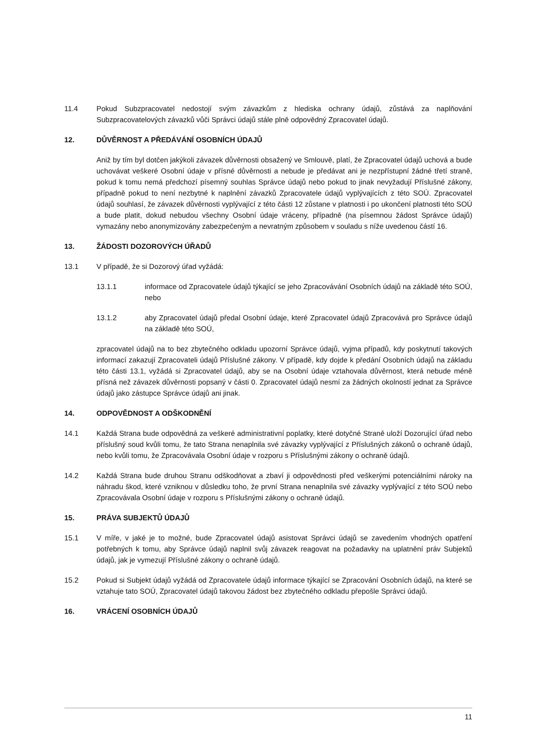11.4 Pokud Subzpracovatel nedostojí svým závazkům z hlediska ochrany údajů, zůstává za naplňování Subzpracovatelových závazků vůči Správci údajů stále plně odpovědný Zpracovatel údajů.
12. DŮVĚRNOST A PŘEDÁVÁNÍ OSOBNÍCH ÚDAJŮ
Aniž by tím byl dotčen jakýkoli závazek důvěrnosti obsažený ve Smlouvě, platí, že Zpracovatel údajů uchová a bude uchovávat veškeré Osobní údaje v přísné důvěrnosti a nebude je předávat ani je nezpřístupní žádné třetí straně, pokud k tomu nemá předchozí písemný souhlas Správce údajů nebo pokud to jinak nevyžadují Příslušné zákony, případně pokud to není nezbytné k naplnění závazků Zpracovatele údajů vyplývajících z této SOÚ. Zpracovatel údajů souhlasí, že závazek důvěrnosti vyplývající z této části 12 zůstane v platnosti i po ukončení platnosti této SOÚ a bude platit, dokud nebudou všechny Osobní údaje vráceny, případně (na písemnou žádost Správce údajů) vymazány nebo anonymizovány zabezpečeným a nevratným způsobem v souladu s níže uvedenou částí 16.
13. ŽÁDOSTI DOZOROVÝCH ÚŘADŮ
13.1 V případě, že si Dozorový úřad vyžádá:
13.1.1 informace od Zpracovatele údajů týkající se jeho Zpracovávání Osobních údajů na základě této SOÚ, nebo
13.1.2 aby Zpracovatel údajů předal Osobní údaje, které Zpracovatel údajů Zpracovává pro Správce údajů na základě této SOÚ,
zpracovatel údajů na to bez zbytečného odkladu upozorní Správce údajů, vyjma případů, kdy poskytnutí takových informací zakazují Zpracovateli údajů Příslušné zákony. V případě, kdy dojde k předání Osobních údajů na základu této části 13.1, vyžádá si Zpracovatel údajů, aby se na Osobní údaje vztahovala důvěrnost, která nebude méně přísná než závazek důvěrnosti popsaný v části 0. Zpracovatel údajů nesmí za žádných okolností jednat za Správce údajů jako zástupce Správce údajů ani jinak.
14. ODPOVĚDNOST A ODŠKODNĚNÍ
14.1 Každá Strana bude odpovědná za veškeré administrativní poplatky, které dotyčné Straně uloží Dozorující úřad nebo příslušný soud kvůli tomu, že tato Strana nenaplnila své závazky vyplývající z Příslušných zákonů o ochraně údajů, nebo kvůli tomu, že Zpracovávala Osobní údaje v rozporu s Příslušnými zákony o ochraně údajů.
14.2 Každá Strana bude druhou Stranu odškodňovat a zbaví ji odpovědnosti před veškerými potenciálními nároky na náhradu škod, které vzniknou v důsledku toho, že první Strana nenaplnila své závazky vyplývající z této SOÚ nebo Zpracovávala Osobní údaje v rozporu s Příslušnými zákony o ochraně údajů.
15. PRÁVA SUBJEKTŮ ÚDAJŮ
15.1 V míře, v jaké je to možné, bude Zpracovatel údajů asistovat Správci údajů se zavedením vhodných opatření potřebných k tomu, aby Správce údajů naplnil svůj závazek reagovat na požadavky na uplatnění práv Subjektů údajů, jak je vymezují Příslušné zákony o ochraně údajů.
15.2 Pokud si Subjekt údajů vyžádá od Zpracovatele údajů informace týkající se Zpracování Osobních údajů, na které se vztahuje tato SOÚ, Zpracovatel údajů takovou žádost bez zbytečného odkladu přepošle Správci údajů.
16. VRÁCENÍ OSOBNÍCH ÚDAJŮ
11